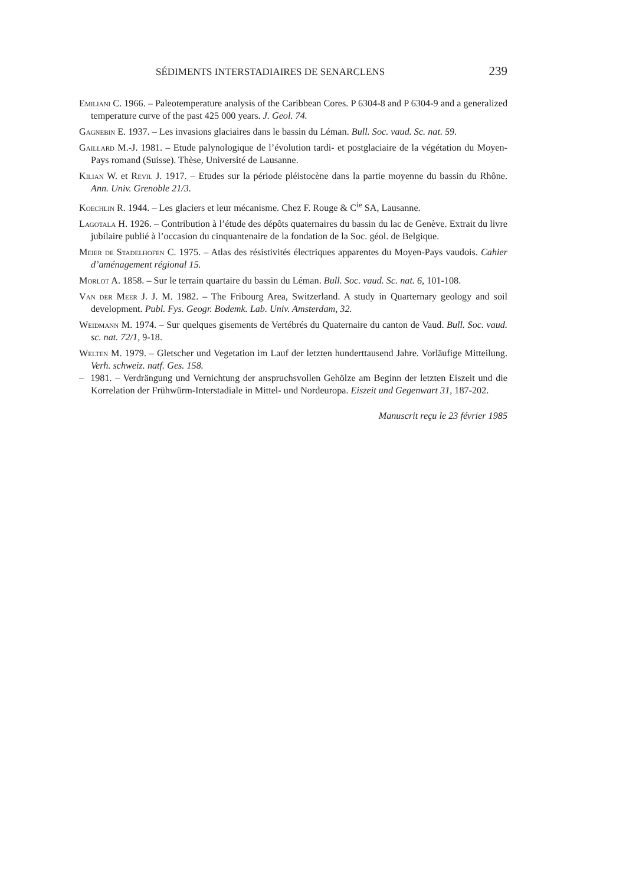SÉDIMENTS INTERSTADIAIRES DE SENARCLENS 239
Emiliani C. 1966. – Paleotemperature analysis of the Caribbean Cores. P 6304-8 and P 6304-9 and a generalized temperature curve of the past 425 000 years. J. Geol. 74.
Gagnebin E. 1937. – Les invasions glaciaires dans le bassin du Léman. Bull. Soc. vaud. Sc. nat. 59.
Gaillard M.-J. 1981. – Etude palynologique de l’évolution tardi- et postglaciaire de la végétation du Moyen-Pays romand (Suisse). Thèse, Université de Lausanne.
Kilian W. et Revil J. 1917. – Etudes sur la période pléistocène dans la partie moyenne du bassin du Rhône. Ann. Univ. Grenoble 21/3.
Koechlin R. 1944. – Les glaciers et leur mécanisme. Chez F. Rouge & C<sup>ie</sup> SA, Lausanne.
Lagotala H. 1926. – Contribution à l’étude des dépôts quaternaires du bassin du lac de Genève. Extrait du livre jubilaire publié à l’occasion du cinquantenaire de la fondation de la Soc. géol. de Belgique.
Meier de Stadelhofen C. 1975. – Atlas des résistivités électriques apparentes du Moyen-Pays vaudois. Cahier d’aménagement régional 15.
Morlot A. 1858. – Sur le terrain quartaire du bassin du Léman. Bull. Soc. vaud. Sc. nat. 6, 101-108.
Van der Meer J. J. M. 1982. – The Fribourg Area, Switzerland. A study in Quarternary geology and soil development. Publ. Fys. Geogr. Bodemk. Lab. Univ. Amsterdam, 32.
Weidmann M. 1974. – Sur quelques gisements de Vertébrés du Quaternaire du canton de Vaud. Bull. Soc. vaud. sc. nat. 72/1, 9-18.
Welten M. 1979. – Gletscher und Vegetation im Lauf der letzten hunderttausend Jahre. Vorläufige Mitteilung. Verh. schweiz. natf. Ges. 158.
– 1981. – Verdrängung und Vernichtung der anspruchsvollen Gehölze am Beginn der letzten Eiszeit und die Korrelation der Frühwürm-Interstadiale in Mittel- und Nordeuropa. Eiszeit und Gegenwart 31, 187-202.
Manuscrit reçu le 23 février 1985